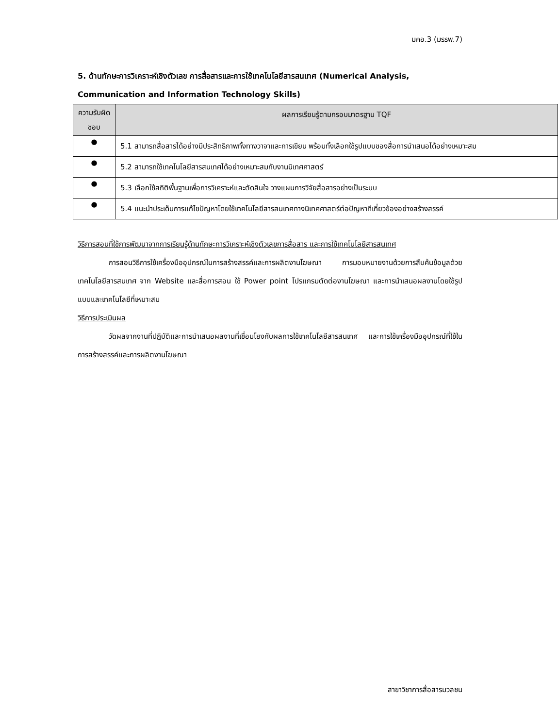มคอ.3 (มรรพ.7)
5. ด้านทักษะการวิเคราะห์เชิงตัวเลข การสื่อสารและการใช้เทคโนโลยีสารสนเทศ (Numerical Analysis, Communication and Information Technology Skills)
| ความรับผิดชอบ | ผลการเรียนรู้ตามกรอบมาตรฐาน TQF |
| --- | --- |
| ● | 5.1 สามารถสื่อสารได้อย่างมีประสิทธิภาพทั้งทางวาจาและการเขียน พร้อมทั้งเลือกใช้รูปแบบของสื่อการนำเสนอได้อย่างเหมาะสม |
| ● | 5.2 สามารถใช้เทคโนโลยีสารสนเทศได้อย่างเหมาะสมกับงานนิเทศศาสตร์ |
| ● | 5.3 เลือกใช้สถิติพื้นฐานเพื่อการวิเคราะห์และตัดสินใจ วางแผนการวิจัยสื่อสารอย่างเป็นระบบ |
| ● | 5.4 แนะนำประเด็นการแก้ไขปัญหาโดยใช้เทคโนโลยีสารสนเทศทางนิเทศศาสตร์ต่อปัญหาทีเกี่ยวข้องอย่างสร้างสรรค์ |
วิธีการสอนที่ใช้การพัฒนาจากการเรียนรู้ด้านทักษะการวิเคราะห์เชิงตัวเลขการสื่อสาร และการใช้เทคโนโลยีสารสนเทศ
การสอนวิธีการใช้เครื่องมืออุปกรณ์ในการสร้างสรรค์และการผลิตงานโฆษณา การมอบหมายงานด้วยการสืบค้นข้อมูลด้วยเทคโนโลยีสารสนเทศ จาก Website และสื่อการสอน ใช้ Power point โปรแกรมตัดต่องานโฆษณา และการนำเสนอผลงานโดยใช้รูปแบบและเทคโนโลยีที่เหมาะสม
วิธีการประเมินผล
วัดผลจากงานที่ปฏิบัติและการนำเสนอผลงานที่เชื่อมโยงกับผลการใช้เทคโนโลยีสารสนเทศ และการใช้เครื่องมืออุปกรณ์ที่ใช้ในการสร้างสรรค์และการผลิตงานโฆษณา
สาขาวิชาการสื่อสารมวลชน